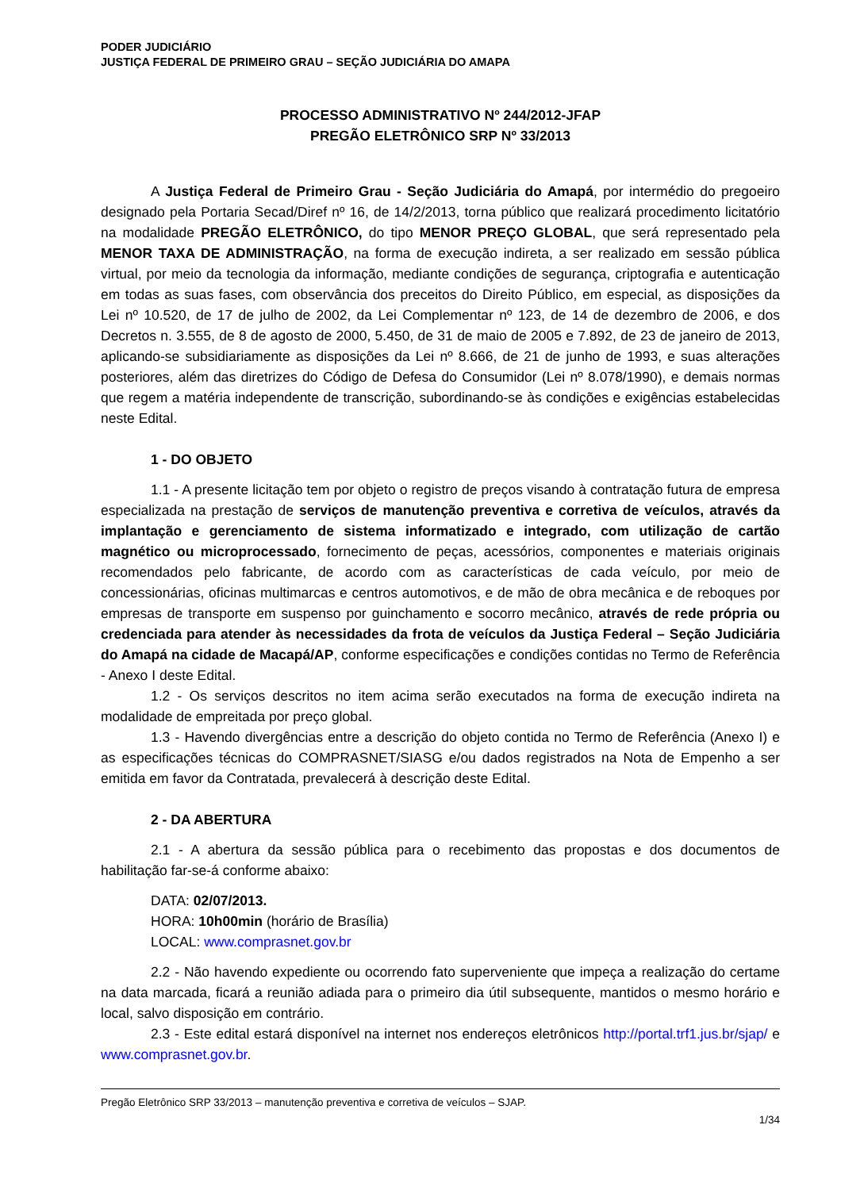PODER JUDICIÁRIO
JUSTIÇA FEDERAL DE PRIMEIRO GRAU – SEÇÃO JUDICIÁRIA DO AMAPA
PROCESSO ADMINISTRATIVO Nº 244/2012-JFAP
PREGÃO ELETRÔNICO SRP Nº 33/2013
A Justiça Federal de Primeiro Grau - Seção Judiciária do Amapá, por intermédio do pregoeiro designado pela Portaria Secad/Diref nº 16, de 14/2/2013, torna público que realizará procedimento licitatório na modalidade PREGÃO ELETRÔNICO, do tipo MENOR PREÇO GLOBAL, que será representado pela MENOR TAXA DE ADMINISTRAÇÃO, na forma de execução indireta, a ser realizado em sessão pública virtual, por meio da tecnologia da informação, mediante condições de segurança, criptografia e autenticação em todas as suas fases, com observância dos preceitos do Direito Público, em especial, as disposições da Lei nº 10.520, de 17 de julho de 2002, da Lei Complementar nº 123, de 14 de dezembro de 2006, e dos Decretos n. 3.555, de 8 de agosto de 2000, 5.450, de 31 de maio de 2005 e 7.892, de 23 de janeiro de 2013, aplicando-se subsidiariamente as disposições da Lei nº 8.666, de 21 de junho de 1993, e suas alterações posteriores, além das diretrizes do Código de Defesa do Consumidor (Lei nº 8.078/1990), e demais normas que regem a matéria independente de transcrição, subordinando-se às condições e exigências estabelecidas neste Edital.
1 - DO OBJETO
1.1 - A presente licitação tem por objeto o registro de preços visando à contratação futura de empresa especializada na prestação de serviços de manutenção preventiva e corretiva de veículos, através da implantação e gerenciamento de sistema informatizado e integrado, com utilização de cartão magnético ou microprocessado, fornecimento de peças, acessórios, componentes e materiais originais recomendados pelo fabricante, de acordo com as características de cada veículo, por meio de concessionárias, oficinas multimarcas e centros automotivos, e de mão de obra mecânica e de reboques por empresas de transporte em suspenso por guinchamento e socorro mecânico, através de rede própria ou credenciada para atender às necessidades da frota de veículos da Justiça Federal – Seção Judiciária do Amapá na cidade de Macapá/AP, conforme especificações e condições contidas no Termo de Referência - Anexo I deste Edital.
1.2 - Os serviços descritos no item acima serão executados na forma de execução indireta na modalidade de empreitada por preço global.
1.3 - Havendo divergências entre a descrição do objeto contida no Termo de Referência (Anexo I) e as especificações técnicas do COMPRASNET/SIASG e/ou dados registrados na Nota de Empenho a ser emitida em favor da Contratada, prevalecerá à descrição deste Edital.
2 - DA ABERTURA
2.1 - A abertura da sessão pública para o recebimento das propostas e dos documentos de habilitação far-se-á conforme abaixo:
DATA: 02/07/2013.
HORA: 10h00min (horário de Brasília)
LOCAL: www.comprasnet.gov.br
2.2 - Não havendo expediente ou ocorrendo fato superveniente que impeça a realização do certame na data marcada, ficará a reunião adiada para o primeiro dia útil subsequente, mantidos o mesmo horário e local, salvo disposição em contrário.
2.3 - Este edital estará disponível na internet nos endereços eletrônicos http://portal.trf1.jus.br/sjap/ e www.comprasnet.gov.br.
Pregão Eletrônico SRP 33/2013 – manutenção preventiva e corretiva de veículos – SJAP.
1/34